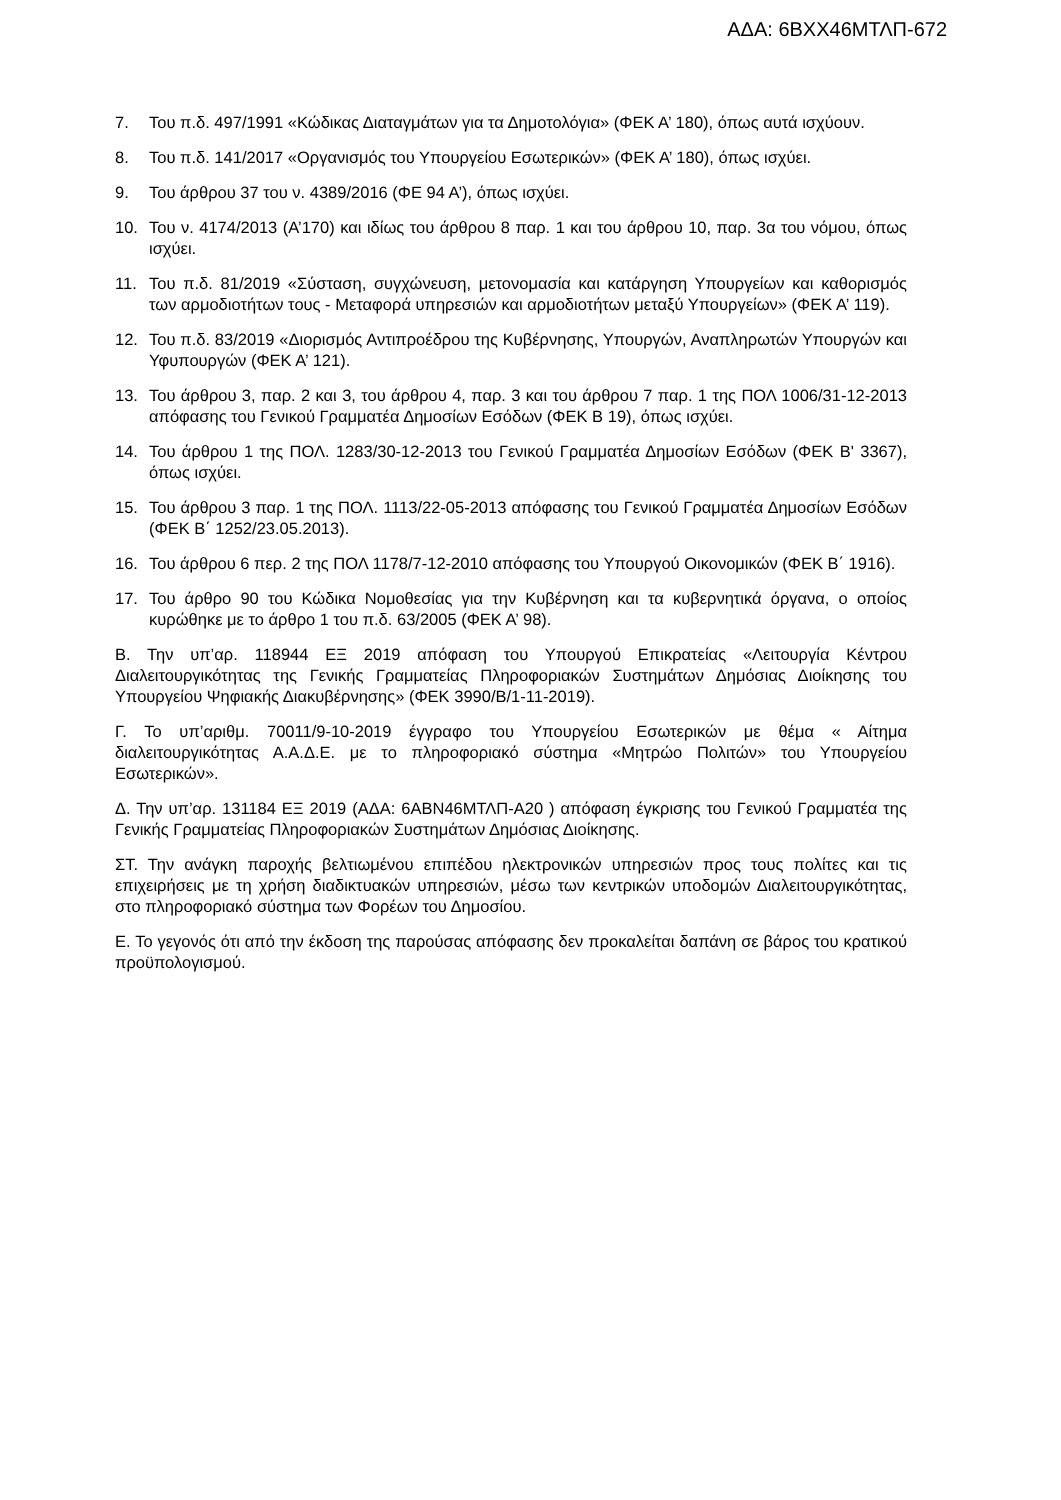ΑΔΑ: 6ΒΧΧ46ΜΤΛΠ-672
7. Του π.δ. 497/1991 «Κώδικας Διαταγμάτων για τα Δημοτολόγια» (ΦΕΚ Α’ 180), όπως αυτά ισχύουν.
8. Του π.δ. 141/2017 «Οργανισμός του Υπουργείου Εσωτερικών» (ΦΕΚ Α’ 180), όπως ισχύει.
9. Του άρθρου 37 του ν. 4389/2016 (ΦΕ 94 Α’), όπως ισχύει.
10. Του ν. 4174/2013 (Α’170) και ιδίως του άρθρου 8 παρ. 1 και του άρθρου 10, παρ. 3α του νόμου, όπως ισχύει.
11. Του π.δ. 81/2019 «Σύσταση, συγχώνευση, μετονομασία και κατάργηση Υπουργείων και καθορισμός των αρμοδιοτήτων τους - Μεταφορά υπηρεσιών και αρμοδιοτήτων μεταξύ Υπουργείων» (ΦΕΚ Α’ 119).
12. Του π.δ. 83/2019 «Διορισμός Αντιπροέδρου της Κυβέρνησης, Υπουργών, Αναπληρωτών Υπουργών και Υφυπουργών (ΦΕΚ Α’ 121).
13. Του άρθρου 3, παρ. 2 και 3, του άρθρου 4, παρ. 3 και του άρθρου 7 παρ. 1 της ΠΟΛ 1006/31-12-2013 απόφασης του Γενικού Γραμματέα Δημοσίων Εσόδων (ΦΕΚ Β 19), όπως ισχύει.
14. Του άρθρου 1 της ΠΟΛ. 1283/30-12-2013 του Γενικού Γραμματέα Δημοσίων Εσόδων (ΦΕΚ Β' 3367), όπως ισχύει.
15. Του άρθρου 3 παρ. 1 της ΠΟΛ. 1113/22-05-2013 απόφασης του Γενικού Γραμματέα Δημοσίων Εσόδων (ΦΕΚ Β΄ 1252/23.05.2013).
16. Του άρθρου 6 περ. 2 της ΠΟΛ 1178/7-12-2010 απόφασης του Υπουργού Οικονομικών (ΦΕΚ Β΄ 1916).
17. Του άρθρο 90 του Κώδικα Νομοθεσίας για την Κυβέρνηση και τα κυβερνητικά όργανα, ο οποίος κυρώθηκε με το άρθρο 1 του π.δ. 63/2005 (ΦΕΚ Α’ 98).
Β. Την υπ’αρ. 118944 ΕΞ 2019 απόφαση του Υπουργού Επικρατείας «Λειτουργία Κέντρου Διαλειτουργικότητας της Γενικής Γραμματείας Πληροφοριακών Συστημάτων Δημόσιας Διοίκησης του Υπουργείου Ψηφιακής Διακυβέρνησης» (ΦΕΚ 3990/Β/1-11-2019).
Γ. Το υπ’αριθμ. 70011/9-10-2019 έγγραφο του Υπουργείου Εσωτερικών με θέμα « Αίτημα διαλειτουργικότητας Α.Α.Δ.Ε. με το πληροφοριακό σύστημα «Μητρώο Πολιτών» του Υπουργείου Εσωτερικών».
Δ. Την υπ’αρ. 131184 ΕΞ 2019 (ΑΔΑ: 6ΑΒΝ46ΜΤΛΠ-Α20 ) απόφαση έγκρισης του Γενικού Γραμματέα της Γενικής Γραμματείας Πληροφοριακών Συστημάτων Δημόσιας Διοίκησης.
ΣΤ. Την ανάγκη παροχής βελτιωμένου επιπέδου ηλεκτρονικών υπηρεσιών προς τους πολίτες και τις επιχειρήσεις με τη χρήση διαδικτυακών υπηρεσιών, μέσω των κεντρικών υποδομών Διαλειτουργικότητας, στο πληροφοριακό σύστημα των Φορέων του Δημοσίου.
Ε. Το γεγονός ότι από την έκδοση της παρούσας απόφασης δεν προκαλείται δαπάνη σε βάρος του κρατικού προϋπολογισμού.